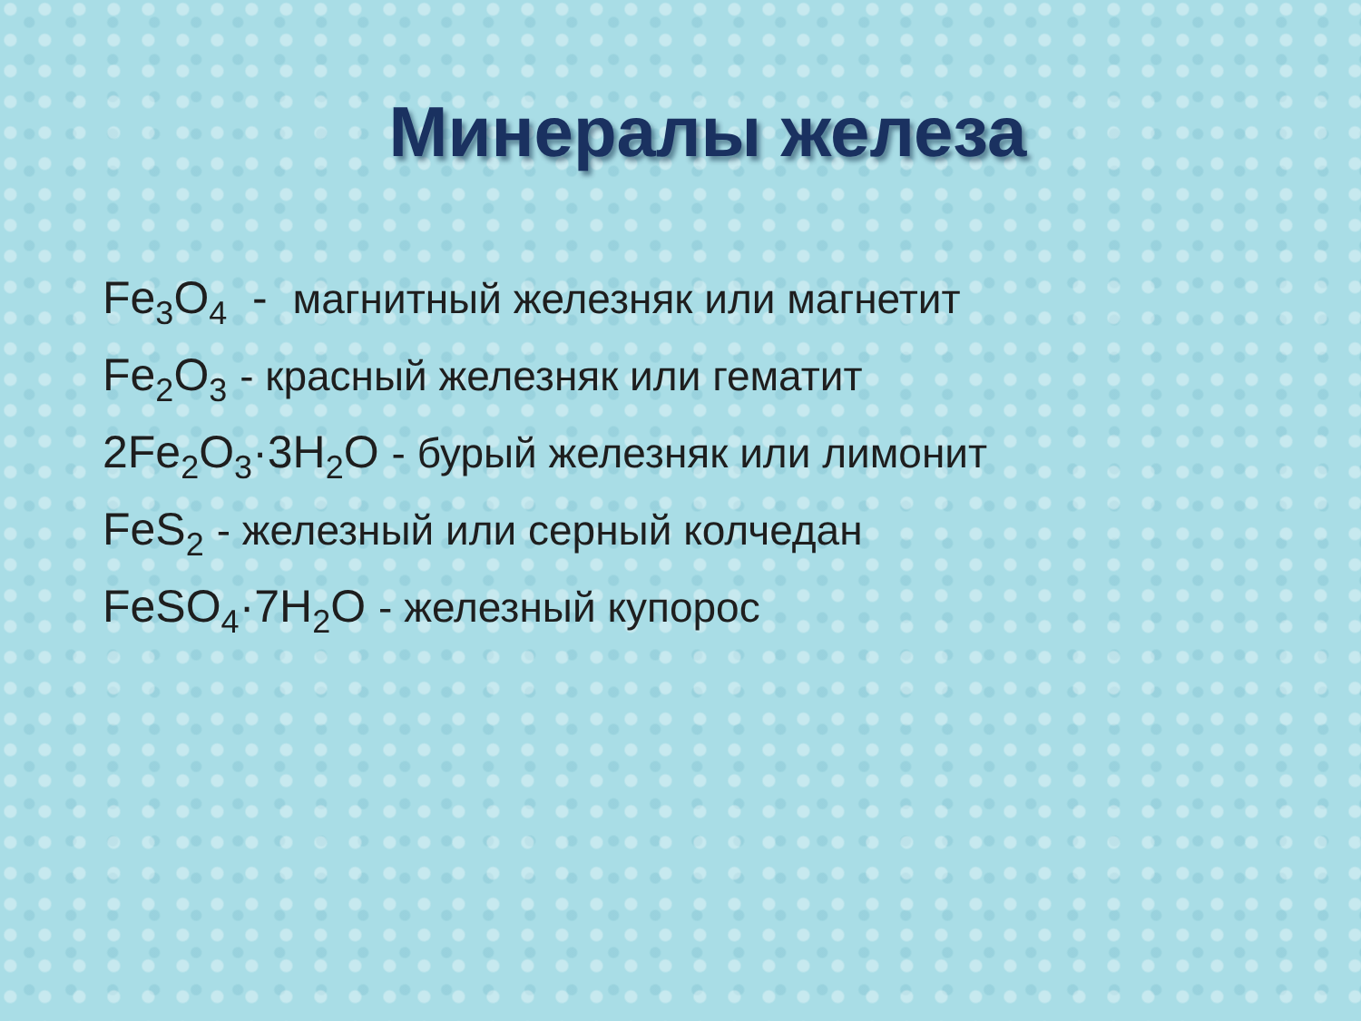Минералы железа
Fe<sub>3</sub>O<sub>4</sub> - магнитный железняк или магнетит
Fe<sub>2</sub>O<sub>3</sub> - красный железняк или гематит
2Fe<sub>2</sub>O<sub>3</sub>·3H<sub>2</sub>O - бурый железняк или лимонит
FeS<sub>2</sub> - железный или серный колчедан
FeSO<sub>4</sub>·7H<sub>2</sub>O - железный купорос